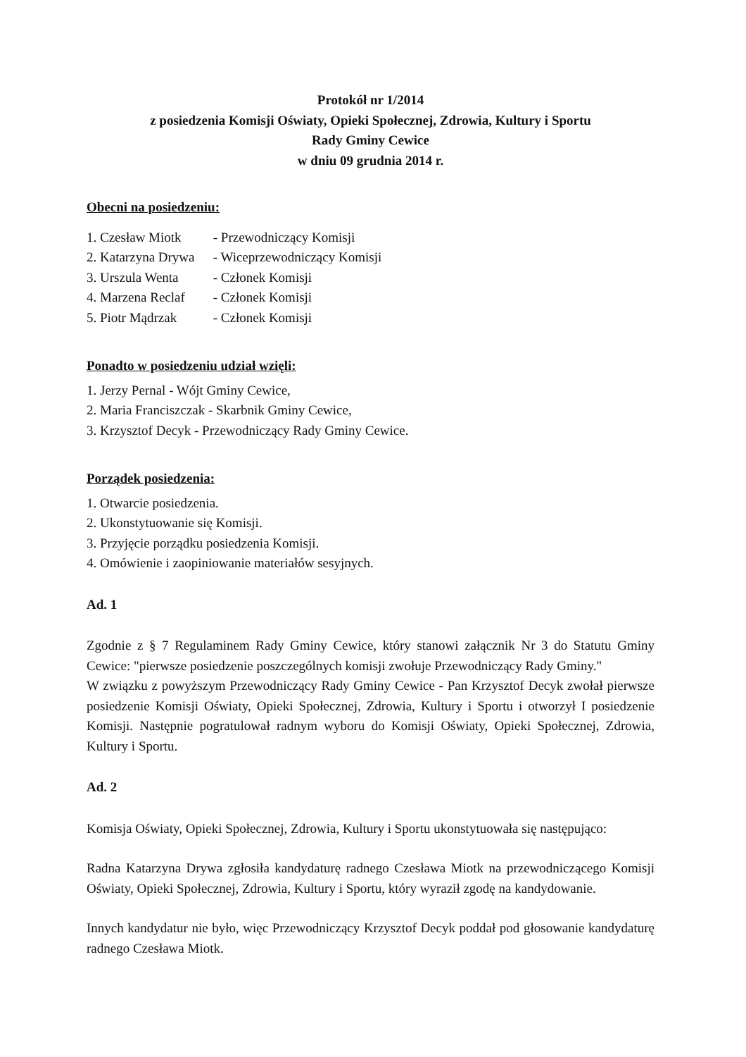Protokół nr 1/2014
z posiedzenia Komisji Oświaty, Opieki Społecznej, Zdrowia, Kultury i Sportu
Rady Gminy Cewice
w dniu 09 grudnia 2014 r.
Obecni na posiedzeniu:
1. Czesław Miotk - Przewodniczący Komisji
2. Katarzyna Drywa - Wiceprzewodniczący Komisji
3. Urszula Wenta - Członek Komisji
4. Marzena Reclaf - Członek Komisji
5. Piotr Mądrzak - Członek Komisji
Ponadto w posiedzeniu udział wzięli:
1. Jerzy Pernal - Wójt Gminy Cewice,
2. Maria Franciszczak - Skarbnik Gminy Cewice,
3. Krzysztof Decyk - Przewodniczący Rady Gminy Cewice.
Porządek posiedzenia:
1. Otwarcie posiedzenia.
2. Ukonstytuowanie się Komisji.
3. Przyjęcie porządku posiedzenia Komisji.
4. Omówienie i zaopiniowanie materiałów sesyjnych.
Ad. 1
Zgodnie z § 7 Regulaminem Rady Gminy Cewice, który stanowi załącznik Nr 3 do Statutu Gminy Cewice: "pierwsze posiedzenie poszczególnych komisji zwołuje Przewodniczący Rady Gminy."
W związku z powyższym Przewodniczący Rady Gminy Cewice - Pan Krzysztof Decyk zwołał pierwsze posiedzenie Komisji Oświaty, Opieki Społecznej, Zdrowia, Kultury i Sportu i otworzył I posiedzenie Komisji. Następnie pogratulował radnym wyboru do Komisji Oświaty, Opieki Społecznej, Zdrowia, Kultury i Sportu.
Ad. 2
Komisja Oświaty, Opieki Społecznej, Zdrowia, Kultury i Sportu ukonstytuowała się następująco:
Radna Katarzyna Drywa zgłosiła kandydaturę radnego Czesława Miotk na przewodniczącego Komisji Oświaty, Opieki Społecznej, Zdrowia, Kultury i Sportu, który wyraził zgodę na kandydowanie.
Innych kandydatur nie było, więc Przewodniczący Krzysztof Decyk poddał pod głosowanie kandydaturę radnego Czesława Miotk.